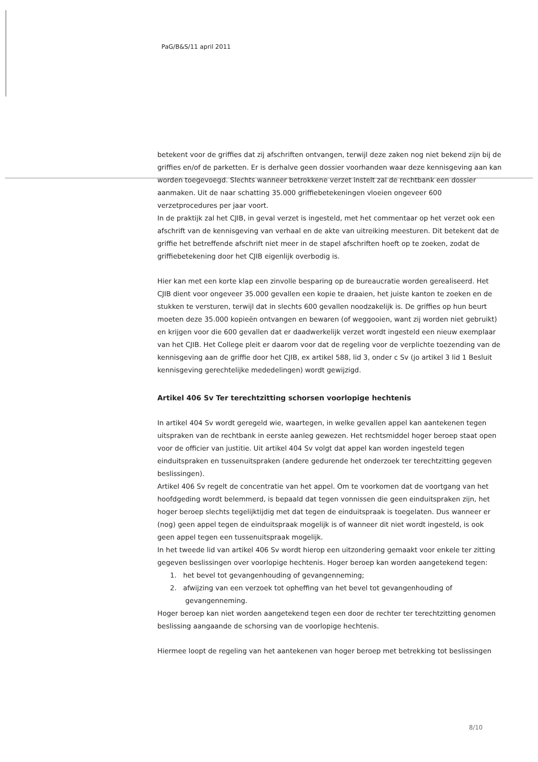PaG/B&S/11 april 2011
betekent voor de griffies dat zij afschriften ontvangen, terwijl deze zaken nog niet bekend zijn bij de griffies en/of de parketten. Er is derhalve geen dossier voorhanden waar deze kennisgeving aan kan worden toegevoegd. Slechts wanneer betrokkene verzet instelt zal de rechtbank een dossier aanmaken. Uit de naar schatting 35.000 griffiebetekeningen vloeien ongeveer 600 verzetprocedures per jaar voort.
In de praktijk zal het CJIB, in geval verzet is ingesteld, met het commentaar op het verzet ook een afschrift van de kennisgeving van verhaal en de akte van uitreiking meesturen. Dit betekent dat de griffie het betreffende afschrift niet meer in de stapel afschriften hoeft op te zoeken, zodat de griffiebetekening door het CJIB eigenlijk overbodig is.
Hier kan met een korte klap een zinvolle besparing op de bureaucratie worden gerealiseerd. Het CJIB dient voor ongeveer 35.000 gevallen een kopie te draaien, het juiste kanton te zoeken en de stukken te versturen, terwijl dat in slechts 600 gevallen noodzakelijk is. De griffies op hun beurt moeten deze 35.000 kopieën ontvangen en bewaren (of weggooien, want zij worden niet gebruikt) en krijgen voor die 600 gevallen dat er daadwerkelijk verzet wordt ingesteld een nieuw exemplaar van het CJIB. Het College pleit er daarom voor dat de regeling voor de verplichte toezending van de kennisgeving aan de griffie door het CJIB, ex artikel 588, lid 3, onder c Sv (jo artikel 3 lid 1 Besluit kennisgeving gerechtelijke mededelingen) wordt gewijzigd.
Artikel 406 Sv Ter terechtzitting schorsen voorlopige hechtenis
In artikel 404 Sv wordt geregeld wie, waartegen, in welke gevallen appel kan aantekenen tegen uitspraken van de rechtbank in eerste aanleg gewezen. Het rechtsmiddel hoger beroep staat open voor de officier van justitie. Uit artikel 404 Sv volgt dat appel kan worden ingesteld tegen einduitspraken en tussenuitspraken (andere gedurende het onderzoek ter terechtzitting gegeven beslissingen).
Artikel 406 Sv regelt de concentratie van het appel. Om te voorkomen dat de voortgang van het hoofdgeding wordt belemmerd, is bepaald dat tegen vonnissen die geen einduitspraken zijn, het hoger beroep slechts tegelijktijdig met dat tegen de einduitspraak is toegelaten. Dus wanneer er (nog) geen appel tegen de einduitspraak mogelijk is of wanneer dit niet wordt ingesteld, is ook geen appel tegen een tussenuitspraak mogelijk.
In het tweede lid van artikel 406 Sv wordt hierop een uitzondering gemaakt voor enkele ter zitting gegeven beslissingen over voorlopige hechtenis. Hoger beroep kan worden aangetekend tegen:
1. het bevel tot gevangenhouding of gevangenneming;
2. afwijzing van een verzoek tot opheffing van het bevel tot gevangenhouding of
gevangenneming.
Hoger beroep kan niet worden aangetekend tegen een door de rechter ter terechtzitting genomen beslissing aangaande de schorsing van de voorlopige hechtenis.
Hiermee loopt de regeling van het aantekenen van hoger beroep met betrekking tot beslissingen
8/10